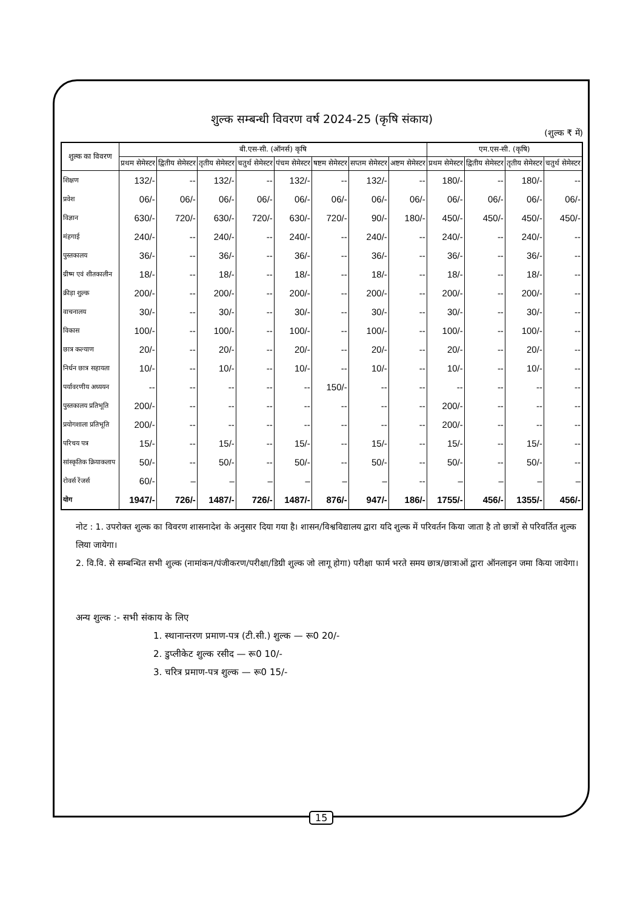शुल्क सम्बन्धी विवरण वर्ष 2024-25 (कृषि संकाय)
(शुल्क ₹ में)
| शुल्क का विवरण | बी.एस-सी. (ऑनर्स) कृषि | | | | | | | | एम.एस-सी. (कृषि) | | | |
| --- | --- | --- | --- | --- | --- | --- | --- | --- | --- | --- | --- | --- |
| | प्रथम सेमेस्टर | द्वितीय सेमेस्टर | तृतीय सेमेस्टर | चतुर्थ सेमेस्टर | पंचम सेमेस्टर | षष्टम सेमेस्टर | सप्तम सेमेस्टर | अष्टम सेमेस्टर | प्रथम सेमेस्टर | द्वितीय सेमेस्टर | तृतीय सेमेस्टर | चतुर्थ सेमेस्टर |
| शिक्षण | 132/- | -- | 132/- | -- | 132/- | -- | 132/- | -- | 180/- | -- | 180/- | -- |
| प्रवेश | 06/- | 06/- | 06/- | 06/- | 06/- | 06/- | 06/- | 06/- | 06/- | 06/- | 06/- | 06/- |
| विज्ञान | 630/- | 720/- | 630/- | 720/- | 630/- | 720/- | 90/- | 180/- | 450/- | 450/- | 450/- | 450/- |
| मंहगाई | 240/- | -- | 240/- | -- | 240/- | -- | 240/- | -- | 240/- | -- | 240/- | -- |
| पुस्तकालय | 36/- | -- | 36/- | -- | 36/- | -- | 36/- | -- | 36/- | -- | 36/- | -- |
| ग्रीष्म एवं शीतकालीन | 18/- | -- | 18/- | -- | 18/- | -- | 18/- | -- | 18/- | -- | 18/- | -- |
| क्रीड़ा शुल्क | 200/- | -- | 200/- | -- | 200/- | -- | 200/- | -- | 200/- | -- | 200/- | -- |
| वाचनालय | 30/- | -- | 30/- | -- | 30/- | -- | 30/- | -- | 30/- | -- | 30/- | -- |
| विकास | 100/- | -- | 100/- | -- | 100/- | -- | 100/- | -- | 100/- | -- | 100/- | -- |
| छात्र कल्याण | 20/- | -- | 20/- | -- | 20/- | -- | 20/- | -- | 20/- | -- | 20/- | -- |
| निर्धन छात्र सहायता | 10/- | -- | 10/- | -- | 10/- | -- | 10/- | -- | 10/- | -- | 10/- | -- |
| पर्यावरणीय अध्ययन | -- | -- | -- | -- | -- | 150/- | -- | -- | -- | -- | -- | -- |
| पुस्तकालय प्रतिभूति | 200/- | -- | -- | -- | -- | -- | -- | -- | 200/- | -- | -- | -- |
| प्रयोगशाला प्रतिभूति | 200/- | -- | -- | -- | -- | -- | -- | -- | 200/- | -- | -- | -- |
| परिचय पत्र | 15/- | -- | 15/- | -- | 15/- | -- | 15/- | -- | 15/- | -- | 15/- | -- |
| सांस्कृतिक क्रियाकलाप | 50/- | -- | 50/- | -- | 50/- | -- | 50/- | -- | 50/- | -- | 50/- | -- |
| रोवर्स रेंजर्स | 60/- | – | – | – | – | – | – | -- | – | – | – | – |
| योग | 1947/- | 726/- | 1487/- | 726/- | 1487/- | 876/- | 947/- | 186/- | 1755/- | 456/- | 1355/- | 456/- |
नोट : 1. उपरोक्त शुल्क का विवरण शासनादेश के अनुसार दिया गया है। शासन/विश्वविद्यालय द्वारा यदि शुल्क में परिवर्तन किया जाता है तो छात्रों से परिवर्तित शुल्क लिया जायेगा।
2. वि.वि. से सम्बन्धित सभी शुल्क (नामांकन/पंजीकरण/परीक्षा/डिग्री शुल्क जो लागू होगा) परीक्षा फार्म भरते समय छात्र/छात्राओं द्वारा ऑनलाइन जमा किया जायेगा।
अन्य शुल्क :- सभी संकाय के लिए
1. स्थानान्तरण प्रमाण-पत्र (टी.सी.) शुल्क — रू0 20/-
2. डुप्लीकेट शुल्क रसीद — रू0 10/-
3. चरित्र प्रमाण-पत्र शुल्क — रू0 15/-
15